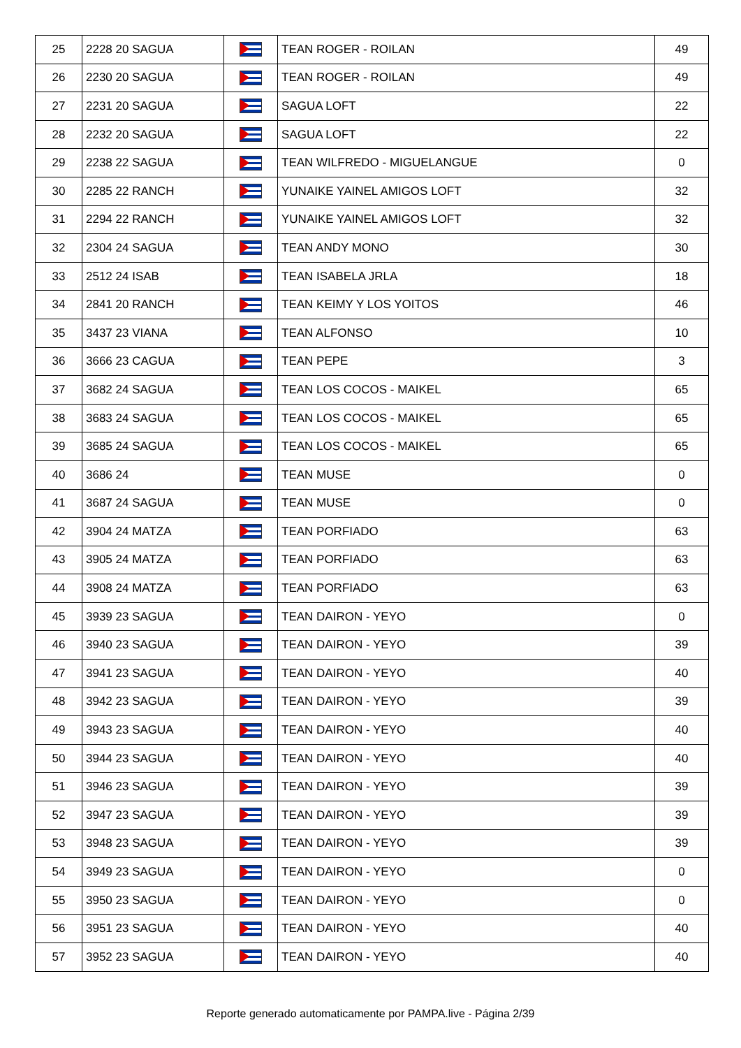| 25 | 2228 20 SAGUA | | TEAN ROGER - ROILAN | 49 |
| 26 | 2230 20 SAGUA | | TEAN ROGER - ROILAN | 49 |
| 27 | 2231 20 SAGUA | | SAGUA LOFT | 22 |
| 28 | 2232 20 SAGUA | | SAGUA LOFT | 22 |
| 29 | 2238 22 SAGUA | | TEAN WILFREDO - MIGUELANGUE | 0 |
| 30 | 2285 22 RANCH | | YUNAIKE YAINEL AMIGOS LOFT | 32 |
| 31 | 2294 22 RANCH | | YUNAIKE YAINEL AMIGOS LOFT | 32 |
| 32 | 2304 24 SAGUA | | TEAN ANDY MONO | 30 |
| 33 | 2512 24 ISAB | | TEAN ISABELA JRLA | 18 |
| 34 | 2841 20 RANCH | | TEAN KEIMY Y LOS YOITOS | 46 |
| 35 | 3437 23 VIANA | | TEAN ALFONSO | 10 |
| 36 | 3666 23 CAGUA | | TEAN PEPE | 3 |
| 37 | 3682 24 SAGUA | | TEAN LOS COCOS - MAIKEL | 65 |
| 38 | 3683 24 SAGUA | | TEAN LOS COCOS - MAIKEL | 65 |
| 39 | 3685 24 SAGUA | | TEAN LOS COCOS - MAIKEL | 65 |
| 40 | 3686 24 | | TEAN MUSE | 0 |
| 41 | 3687 24 SAGUA | | TEAN MUSE | 0 |
| 42 | 3904 24 MATZA | | TEAN PORFIADO | 63 |
| 43 | 3905 24 MATZA | | TEAN PORFIADO | 63 |
| 44 | 3908 24 MATZA | | TEAN PORFIADO | 63 |
| 45 | 3939 23 SAGUA | | TEAN DAIRON - YEYO | 0 |
| 46 | 3940 23 SAGUA | | TEAN DAIRON - YEYO | 39 |
| 47 | 3941 23 SAGUA | | TEAN DAIRON - YEYO | 40 |
| 48 | 3942 23 SAGUA | | TEAN DAIRON - YEYO | 39 |
| 49 | 3943 23 SAGUA | | TEAN DAIRON - YEYO | 40 |
| 50 | 3944 23 SAGUA | | TEAN DAIRON - YEYO | 40 |
| 51 | 3946 23 SAGUA | | TEAN DAIRON - YEYO | 39 |
| 52 | 3947 23 SAGUA | | TEAN DAIRON - YEYO | 39 |
| 53 | 3948 23 SAGUA | | TEAN DAIRON - YEYO | 39 |
| 54 | 3949 23 SAGUA | | TEAN DAIRON - YEYO | 0 |
| 55 | 3950 23 SAGUA | | TEAN DAIRON - YEYO | 0 |
| 56 | 3951 23 SAGUA | | TEAN DAIRON - YEYO | 40 |
| 57 | 3952 23 SAGUA | | TEAN DAIRON - YEYO | 40 |
Reporte generado automaticamente por PAMPA.live - Página 2/39